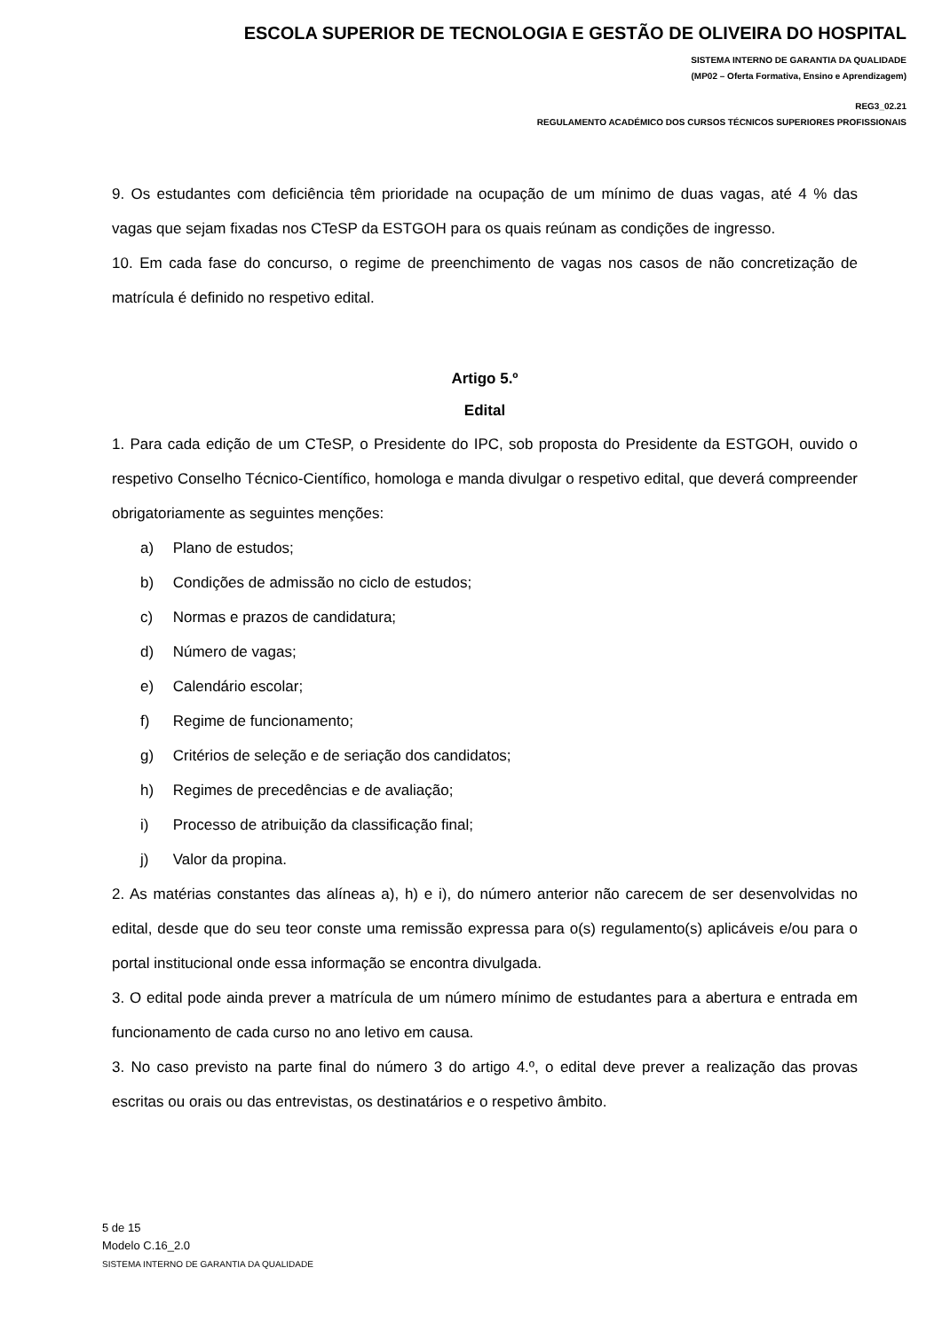ESCOLA SUPERIOR DE TECNOLOGIA E GESTÃO DE OLIVEIRA DO HOSPITAL
SISTEMA INTERNO DE GARANTIA DA QUALIDADE
(MP02 – Oferta Formativa, Ensino e Aprendizagem)
REG3_02.21
REGULAMENTO ACADÉMICO DOS CURSOS TÉCNICOS SUPERIORES PROFISSIONAIS
9. Os estudantes com deficiência têm prioridade na ocupação de um mínimo de duas vagas, até 4 % das vagas que sejam fixadas nos CTeSP da ESTGOH para os quais reúnam as condições de ingresso.
10. Em cada fase do concurso, o regime de preenchimento de vagas nos casos de não concretização de matrícula é definido no respetivo edital.
Artigo 5.º
Edital
1. Para cada edição de um CTeSP, o Presidente do IPC, sob proposta do Presidente da ESTGOH, ouvido o respetivo Conselho Técnico-Científico, homologa e manda divulgar o respetivo edital, que deverá compreender obrigatoriamente as seguintes menções:
a) Plano de estudos;
b) Condições de admissão no ciclo de estudos;
c) Normas e prazos de candidatura;
d) Número de vagas;
e) Calendário escolar;
f) Regime de funcionamento;
g) Critérios de seleção e de seriação dos candidatos;
h) Regimes de precedências e de avaliação;
i) Processo de atribuição da classificação final;
j) Valor da propina.
2. As matérias constantes das alíneas a), h) e i), do número anterior não carecem de ser desenvolvidas no edital, desde que do seu teor conste uma remissão expressa para o(s) regulamento(s) aplicáveis e/ou para o portal institucional onde essa informação se encontra divulgada.
3. O edital pode ainda prever a matrícula de um número mínimo de estudantes para a abertura e entrada em funcionamento de cada curso no ano letivo em causa.
3. No caso previsto na parte final do número 3 do artigo 4.º, o edital deve prever a realização das provas escritas ou orais ou das entrevistas, os destinatários e o respetivo âmbito.
5 de 15
Modelo C.16_2.0
SISTEMA INTERNO DE GARANTIA DA QUALIDADE